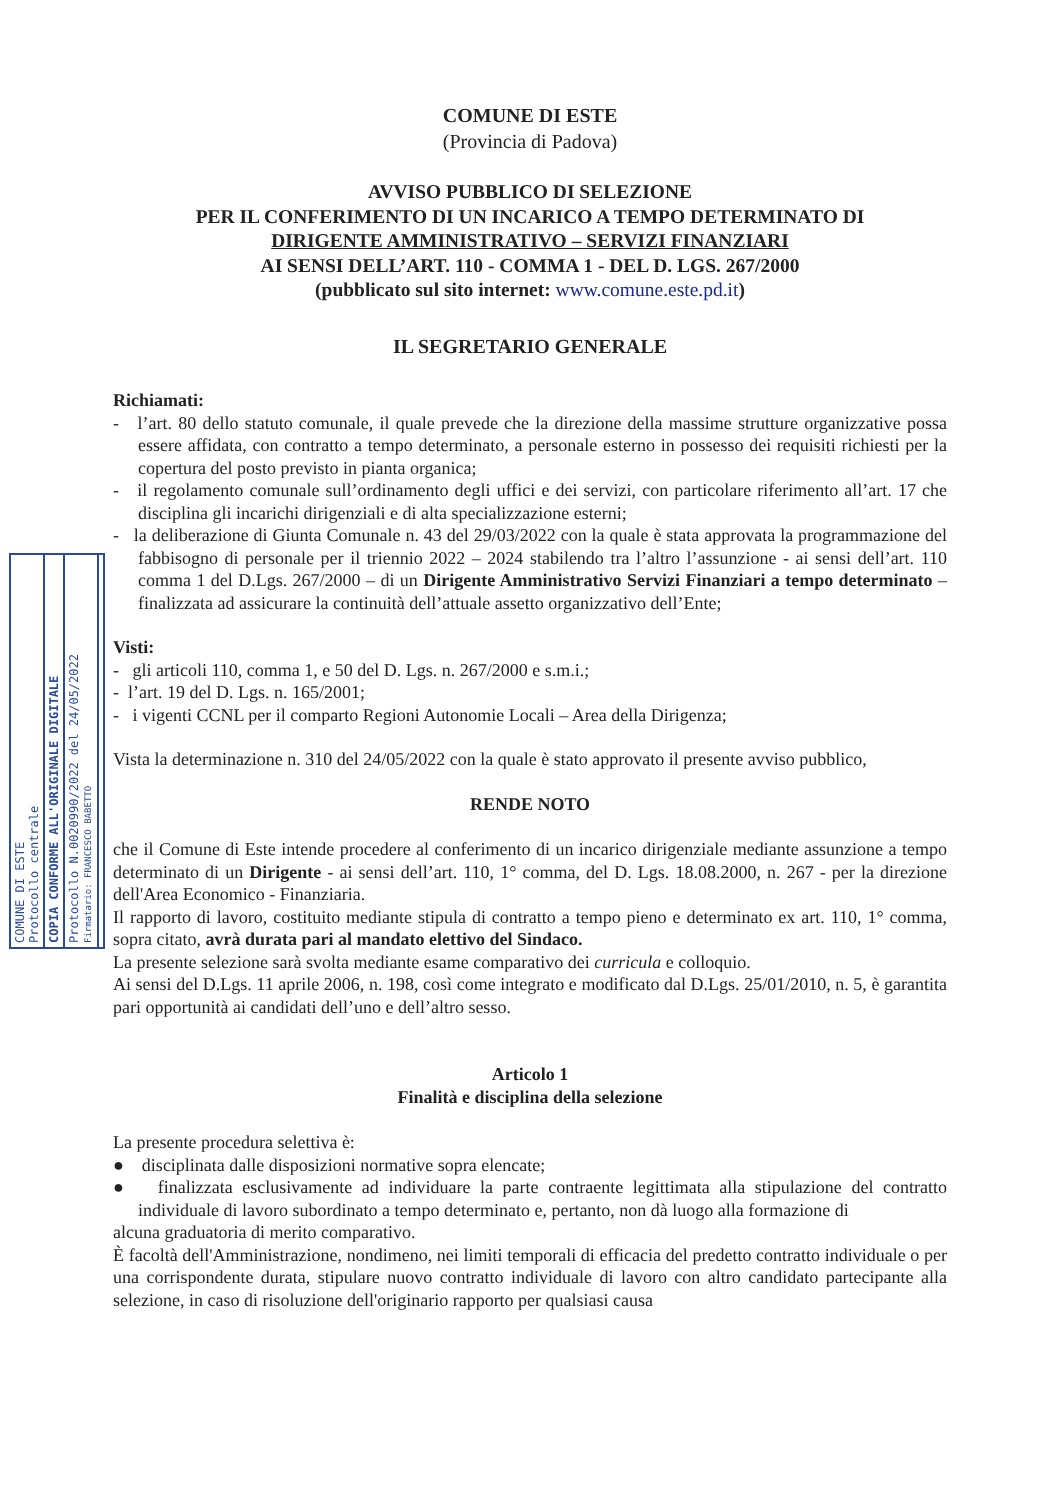COMUNE DI ESTE
Protocollo centrale
COPIA CONFORME ALL'ORIGINALE DIGITALE
Protocollo N.0020990/2022 del 24/05/2022
Firmatario: FRANCESCO BABETTO
COMUNE DI ESTE
(Provincia di Padova)
AVVISO PUBBLICO DI SELEZIONE
PER IL CONFERIMENTO DI UN INCARICO A TEMPO DETERMINATO DI
DIRIGENTE AMMINISTRATIVO – SERVIZI FINANZIARI
AI SENSI DELL’ART. 110 - COMMA 1 - DEL D. LGS. 267/2000
(pubblicato sul sito internet: www.comune.este.pd.it)
IL SEGRETARIO GENERALE
Richiamati:
- l’art. 80 dello statuto comunale, il quale prevede che la direzione della massime strutture organizzative possa essere affidata, con contratto a tempo determinato, a personale esterno in possesso dei requisiti richiesti per la copertura del posto previsto in pianta organica;
- il regolamento comunale sull’ordinamento degli uffici e dei servizi, con particolare riferimento all’art. 17 che disciplina gli incarichi dirigenziali e di alta specializzazione esterni;
- la deliberazione di Giunta Comunale n. 43 del 29/03/2022 con la quale è stata approvata la programmazione del fabbisogno di personale per il triennio 2022 – 2024 stabilendo tra l’altro l’assunzione - ai sensi dell’art. 110 comma 1 del D.Lgs. 267/2000 – di un Dirigente Amministrativo Servizi Finanziari a tempo determinato – finalizzata ad assicurare la continuità dell’attuale assetto organizzativo dell’Ente;
Visti:
- gli articoli 110, comma 1, e 50 del D. Lgs. n. 267/2000 e s.m.i.;
- l’art. 19 del D. Lgs. n. 165/2001;
- i vigenti CCNL per il comparto Regioni Autonomie Locali – Area della Dirigenza;
Vista la determinazione n. 310 del 24/05/2022 con la quale è stato approvato il presente avviso pubblico,
RENDE NOTO
che il Comune di Este intende procedere al conferimento di un incarico dirigenziale mediante assunzione a tempo determinato di un Dirigente - ai sensi dell’art. 110, 1° comma, del D. Lgs. 18.08.2000, n. 267 - per la direzione dell'Area Economico - Finanziaria.
Il rapporto di lavoro, costituito mediante stipula di contratto a tempo pieno e determinato ex art. 110, 1° comma, sopra citato, avrà durata pari al mandato elettivo del Sindaco.
La presente selezione sarà svolta mediante esame comparativo dei curricula e colloquio.
Ai sensi del D.Lgs. 11 aprile 2006, n. 198, così come integrato e modificato dal D.Lgs. 25/01/2010, n. 5, è garantita pari opportunità ai candidati dell’uno e dell’altro sesso.
Articolo 1
Finalità e disciplina della selezione
La presente procedura selettiva è:
● disciplinata dalle disposizioni normative sopra elencate;
● finalizzata esclusivamente ad individuare la parte contraente legittimata alla stipulazione del contratto individuale di lavoro subordinato a tempo determinato e, pertanto, non dà luogo alla formazione di
alcuna graduatoria di merito comparativo.
È facoltà dell'Amministrazione, nondimeno, nei limiti temporali di efficacia del predetto contratto individuale o per una corrispondente durata, stipulare nuovo contratto individuale di lavoro con altro candidato partecipante alla selezione, in caso di risoluzione dell'originario rapporto per qualsiasi causa